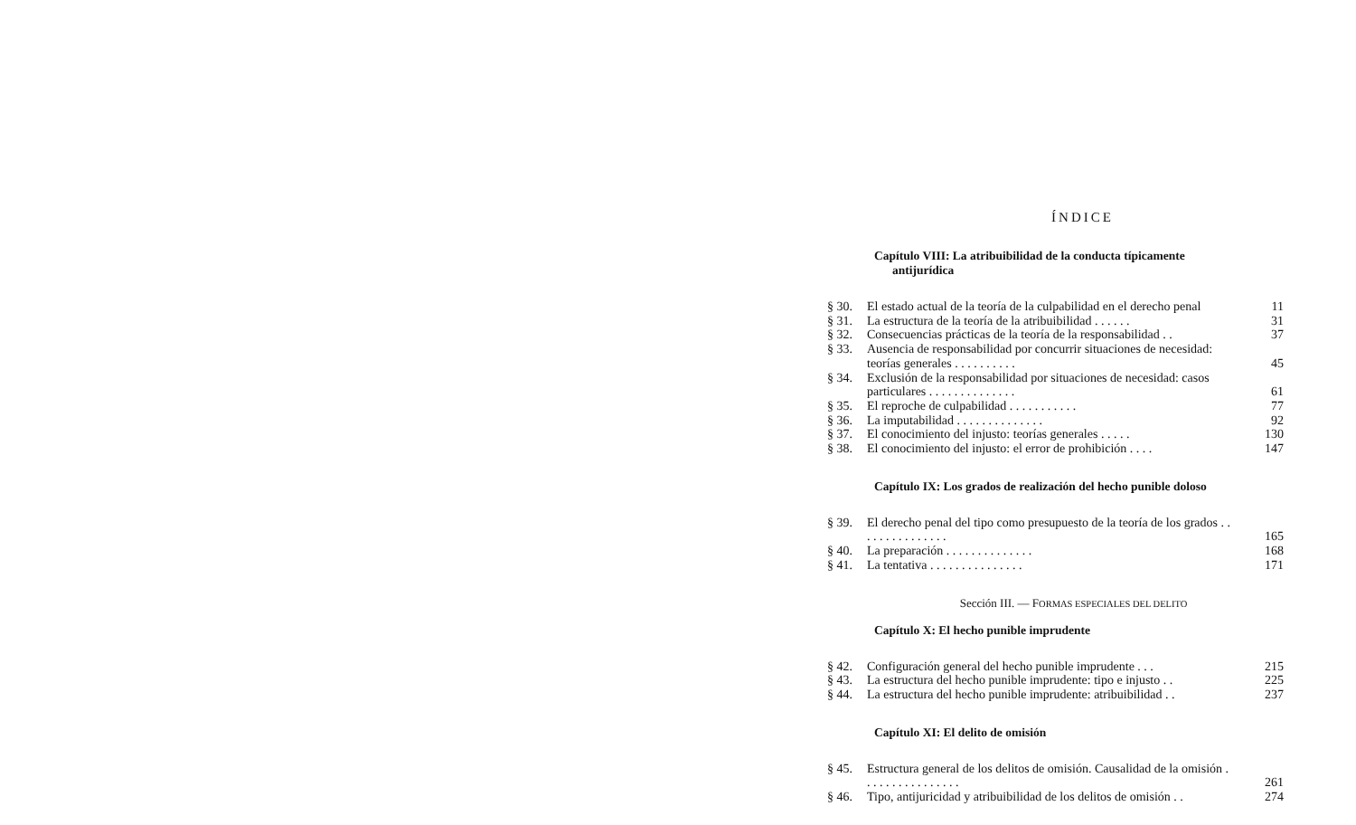ÍNDICE
Capítulo VIII: La atribuibilidad de la conducta típicamente antijurídica
| § 30. | El estado actual de la teoría de la culpabilidad en el derecho penal | 11 |
| § 31. | La estructura de la teoría de la atribuibilidad . . . . . . | 31 |
| § 32. | Consecuencias prácticas de la teoría de la responsabilidad . . | 37 |
| § 33. | Ausencia de responsabilidad por concurrir situaciones de necesidad: teorías generales . . . . . . . . . . | 45 |
| § 34. | Exclusión de la responsabilidad por situaciones de necesidad: casos particulares . . . . . . . . . . . . . . | 61 |
| § 35. | El reproche de culpabilidad . . . . . . . . . . . | 77 |
| § 36. | La imputabilidad . . . . . . . . . . . . . . | 92 |
| § 37. | El conocimiento del injusto: teorías generales . . . . . | 130 |
| § 38. | El conocimiento del injusto: el error de prohibición . . . . | 147 |
Capítulo IX: Los grados de realización del hecho punible doloso
| § 39. | El derecho penal del tipo como presupuesto de la teoría de los grados . . . . . . . . . . . . . . . | 165 |
| § 40. | La preparación . . . . . . . . . . . . . . | 168 |
| § 41. | La tentativa . . . . . . . . . . . . . . . | 171 |
Sección III. — FORMAS ESPECIALES DEL DELITO
Capítulo X: El hecho punible imprudente
| § 42. | Configuración general del hecho punible imprudente . . . | 215 |
| § 43. | La estructura del hecho punible imprudente: tipo e injusto . . | 225 |
| § 44. | La estructura del hecho punible imprudente: atribuibilidad . . | 237 |
Capítulo XI: El delito de omisión
| § 45. | Estructura general de los delitos de omisión. Causalidad de la omisión . . . . . . . . . . . . . . . . | 261 |
| § 46. | Tipo, antijuricidad y atribuibilidad de los delitos de omisión . . | 274 |